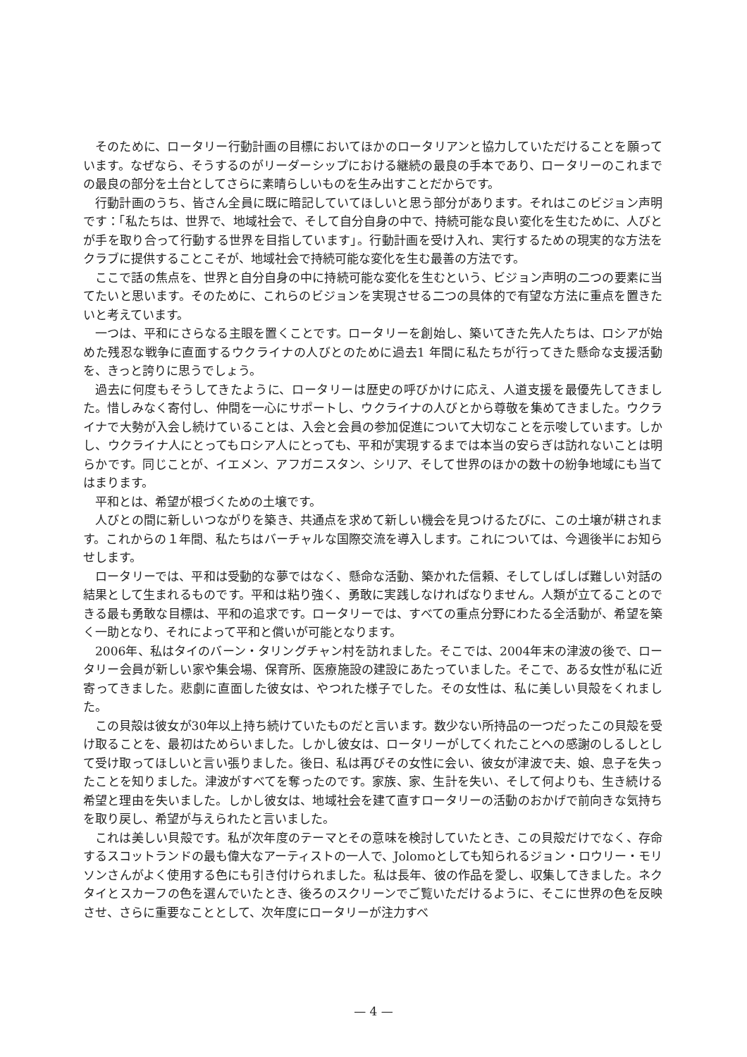そのために、ロータリー行動計画の目標においてほかのロータリアンと協力していただけることを願っています。なぜなら、そうするのがリーダーシップにおける継続の最良の手本であり、ロータリーのこれまでの最良の部分を土台としてさらに素晴らしいものを生み出すことだからです。
行動計画のうち、皆さん全員に既に暗記していてほしいと思う部分があります。それはこのビジョン声明です：「私たちは、世界で、地域社会で、そして自分自身の中で、持続可能な良い変化を生むために、人びとが手を取り合って行動する世界を目指しています」。行動計画を受け入れ、実行するための現実的な方法をクラブに提供することこそが、地域社会で持続可能な変化を生む最善の方法です。
ここで話の焦点を、世界と自分自身の中に持続可能な変化を生むという、ビジョン声明の二つの要素に当てたいと思います。そのために、これらのビジョンを実現させる二つの具体的で有望な方法に重点を置きたいと考えています。
一つは、平和にさらなる主眼を置くことです。ロータリーを創始し、築いてきた先人たちは、ロシアが始めた残忍な戦争に直面するウクライナの人びとのために過去1 年間に私たちが行ってきた懸命な支援活動を、きっと誇りに思うでしょう。
過去に何度もそうしてきたように、ロータリーは歴史の呼びかけに応え、人道支援を最優先してきました。惜しみなく寄付し、仲間を一心にサポートし、ウクライナの人びとから尊敬を集めてきました。ウクライナで大勢が入会し続けていることは、入会と会員の参加促進について大切なことを示唆しています。しかし、ウクライナ人にとってもロシア人にとっても、平和が実現するまでは本当の安らぎは訪れないことは明らかです。同じことが、イエメン、アフガニスタン、シリア、そして世界のほかの数十の紛争地域にも当てはまります。
平和とは、希望が根づくための土壌です。
人びとの間に新しいつながりを築き、共通点を求めて新しい機会を見つけるたびに、この土壌が耕されます。これからの１年間、私たちはバーチャルな国際交流を導入します。これについては、今週後半にお知らせします。
ロータリーでは、平和は受動的な夢ではなく、懸命な活動、築かれた信頼、そしてしばしば難しい対話の結果として生まれるものです。平和は粘り強く、勇敢に実践しなければなりません。人類が立てることのできる最も勇敢な目標は、平和の追求です。ロータリーでは、すべての重点分野にわたる全活動が、希望を築く一助となり、それによって平和と償いが可能となります。
2006年、私はタイのバーン・タリングチャン村を訪れました。そこでは、2004年末の津波の後で、ロータリー会員が新しい家や集会場、保育所、医療施設の建設にあたっていました。そこで、ある女性が私に近寄ってきました。悲劇に直面した彼女は、やつれた様子でした。その女性は、私に美しい貝殻をくれました。
この貝殻は彼女が30年以上持ち続けていたものだと言います。数少ない所持品の一つだったこの貝殻を受け取ることを、最初はためらいました。しかし彼女は、ロータリーがしてくれたことへの感謝のしるしとして受け取ってほしいと言い張りました。後日、私は再びその女性に会い、彼女が津波で夫、娘、息子を失ったことを知りました。津波がすべてを奪ったのです。家族、家、生計を失い、そして何よりも、生き続ける希望と理由を失いました。しかし彼女は、地域社会を建て直すロータリーの活動のおかげで前向きな気持ちを取り戻し、希望が与えられたと言いました。
これは美しい貝殻です。私が次年度のテーマとその意味を検討していたとき、この貝殻だけでなく、存命するスコットランドの最も偉大なアーティストの一人で、Jolomoとしても知られるジョン・ロウリー・モリソンさんがよく使用する色にも引き付けられました。私は長年、彼の作品を愛し、収集してきました。ネクタイとスカーフの色を選んでいたとき、後ろのスクリーンでご覧いただけるように、そこに世界の色を反映させ、さらに重要なこととして、次年度にロータリーが注力すべ
— 4 —